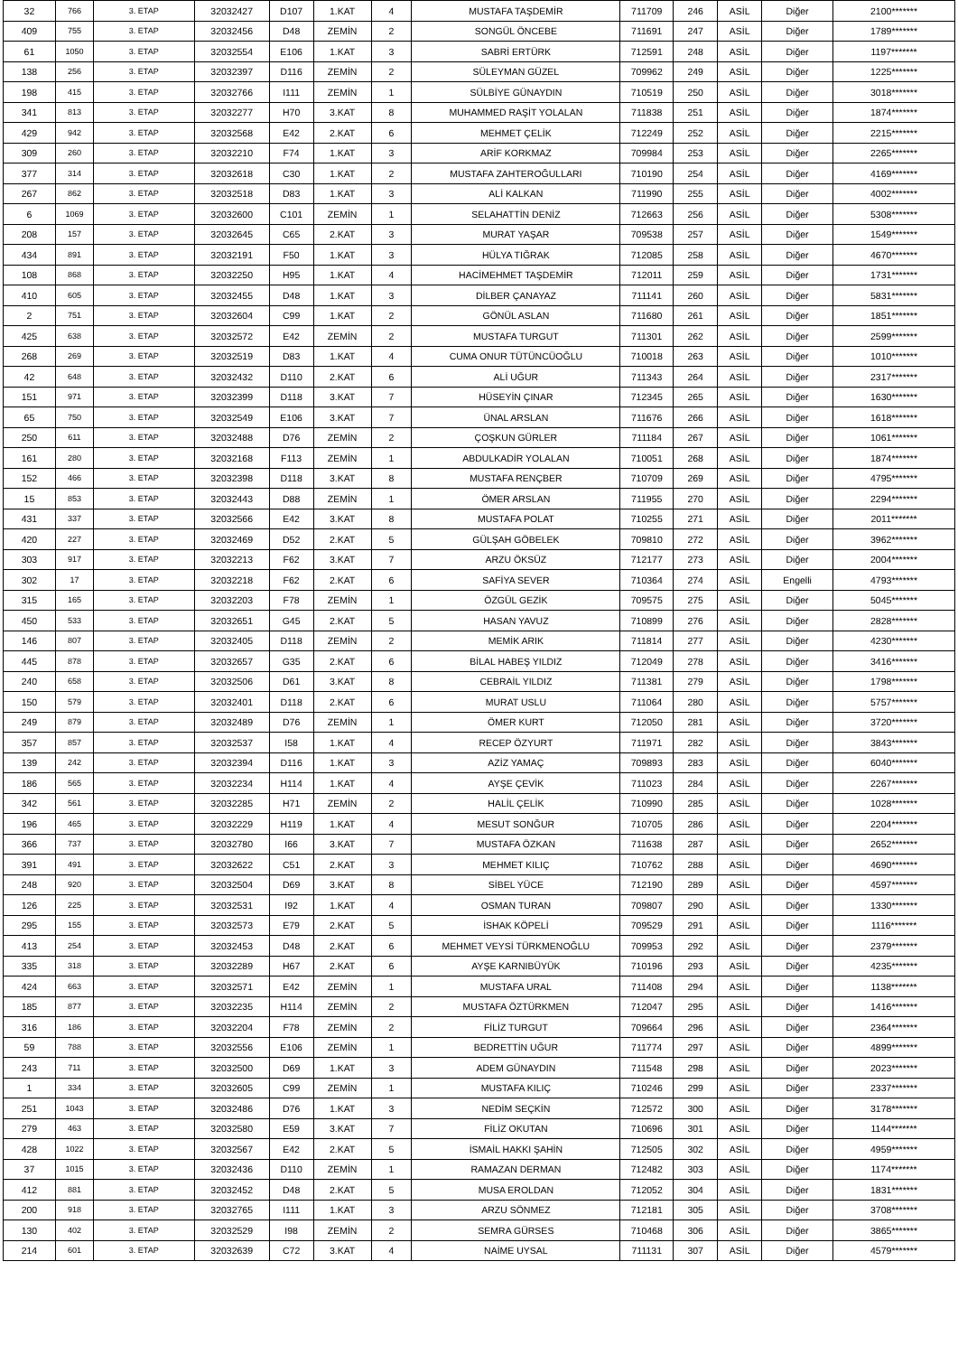| 32 | 766 | 3. ETAP | 32032427 | D107 | 1.KAT | 4 | MUSTAFA TAŞDEMİR | 711709 | 246 | ASİL | Diğer | 2100******* |
| 409 | 755 | 3. ETAP | 32032456 | D48 | ZEMİN | 2 | SONGÜL ÖNCEBE | 711691 | 247 | ASİL | Diğer | 1789******* |
| 61 | 1050 | 3. ETAP | 32032554 | E106 | 1.KAT | 3 | SABRİ ERTÜRK | 712591 | 248 | ASİL | Diğer | 1197******* |
| 138 | 256 | 3. ETAP | 32032397 | D116 | ZEMİN | 2 | SÜLEYMAN GÜZEL | 709962 | 249 | ASİL | Diğer | 1225******* |
| 198 | 415 | 3. ETAP | 32032766 | I111 | ZEMİN | 1 | SÜLBİYE GÜNAYDIN | 710519 | 250 | ASİL | Diğer | 3018******* |
| 341 | 813 | 3. ETAP | 32032277 | H70 | 3.KAT | 8 | MUHAMMED RAŞİT YOLALAN | 711838 | 251 | ASİL | Diğer | 1874******* |
| 429 | 942 | 3. ETAP | 32032568 | E42 | 2.KAT | 6 | MEHMET ÇELİK | 712249 | 252 | ASİL | Diğer | 2215******* |
| 309 | 260 | 3. ETAP | 32032210 | F74 | 1.KAT | 3 | ARİF KORKMAZ | 709984 | 253 | ASİL | Diğer | 2265******* |
| 377 | 314 | 3. ETAP | 32032618 | C30 | 1.KAT | 2 | MUSTAFA ZAHTEROĞULLARI | 710190 | 254 | ASİL | Diğer | 4169******* |
| 267 | 862 | 3. ETAP | 32032518 | D83 | 1.KAT | 3 | ALİ KALKAN | 711990 | 255 | ASİL | Diğer | 4002******* |
| 6 | 1069 | 3. ETAP | 32032600 | C101 | ZEMİN | 1 | SELAHATTİN DENİZ | 712663 | 256 | ASİL | Diğer | 5308******* |
| 208 | 157 | 3. ETAP | 32032645 | C65 | 2.KAT | 3 | MURAT YAŞAR | 709538 | 257 | ASİL | Diğer | 1549******* |
| 434 | 891 | 3. ETAP | 32032191 | F50 | 1.KAT | 3 | HÜLYA TIĞRAK | 712085 | 258 | ASİL | Diğer | 4670******* |
| 108 | 868 | 3. ETAP | 32032250 | H95 | 1.KAT | 4 | HACİMEHMET TAŞDEMİR | 712011 | 259 | ASİL | Diğer | 1731******* |
| 410 | 605 | 3. ETAP | 32032455 | D48 | 1.KAT | 3 | DİLBER ÇANAYAZ | 711141 | 260 | ASİL | Diğer | 5831******* |
| 2 | 751 | 3. ETAP | 32032604 | C99 | 1.KAT | 2 | GÖNÜL ASLAN | 711680 | 261 | ASİL | Diğer | 1851******* |
| 425 | 638 | 3. ETAP | 32032572 | E42 | ZEMİN | 2 | MUSTAFA TURGUT | 711301 | 262 | ASİL | Diğer | 2599******* |
| 268 | 269 | 3. ETAP | 32032519 | D83 | 1.KAT | 4 | CUMA ONUR TÜTÜNCÜOĞLU | 710018 | 263 | ASİL | Diğer | 1010******* |
| 42 | 648 | 3. ETAP | 32032432 | D110 | 2.KAT | 6 | ALİ UĞUR | 711343 | 264 | ASİL | Diğer | 2317******* |
| 151 | 971 | 3. ETAP | 32032399 | D118 | 3.KAT | 7 | HÜSEYİN ÇINAR | 712345 | 265 | ASİL | Diğer | 1630******* |
| 65 | 750 | 3. ETAP | 32032549 | E106 | 3.KAT | 7 | ÜNAL ARSLAN | 711676 | 266 | ASİL | Diğer | 1618******* |
| 250 | 611 | 3. ETAP | 32032488 | D76 | ZEMİN | 2 | ÇOŞKUN GÜRLER | 711184 | 267 | ASİL | Diğer | 1061******* |
| 161 | 280 | 3. ETAP | 32032168 | F113 | ZEMİN | 1 | ABDULKADİR YOLALAN | 710051 | 268 | ASİL | Diğer | 1874******* |
| 152 | 466 | 3. ETAP | 32032398 | D118 | 3.KAT | 8 | MUSTAFA RENÇBER | 710709 | 269 | ASİL | Diğer | 4795******* |
| 15 | 853 | 3. ETAP | 32032443 | D88 | ZEMİN | 1 | ÖMER ARSLAN | 711955 | 270 | ASİL | Diğer | 2294******* |
| 431 | 337 | 3. ETAP | 32032566 | E42 | 3.KAT | 8 | MUSTAFA POLAT | 710255 | 271 | ASİL | Diğer | 2011******* |
| 420 | 227 | 3. ETAP | 32032469 | D52 | 2.KAT | 5 | GÜLŞAH GÖBELEK | 709810 | 272 | ASİL | Diğer | 3962******* |
| 303 | 917 | 3. ETAP | 32032213 | F62 | 3.KAT | 7 | ARZU ÖKSÜZ | 712177 | 273 | ASİL | Diğer | 2004******* |
| 302 | 17 | 3. ETAP | 32032218 | F62 | 2.KAT | 6 | SAFİYA SEVER | 710364 | 274 | ASİL | Engelli | 4793******* |
| 315 | 165 | 3. ETAP | 32032203 | F78 | ZEMİN | 1 | ÖZGÜL GEZİK | 709575 | 275 | ASİL | Diğer | 5045******* |
| 450 | 533 | 3. ETAP | 32032651 | G45 | 2.KAT | 5 | HASAN YAVUZ | 710899 | 276 | ASİL | Diğer | 2828******* |
| 146 | 807 | 3. ETAP | 32032405 | D118 | ZEMİN | 2 | MEMİK ARIK | 711814 | 277 | ASİL | Diğer | 4230******* |
| 445 | 878 | 3. ETAP | 32032657 | G35 | 2.KAT | 6 | BİLAL HABEŞ YILDIZ | 712049 | 278 | ASİL | Diğer | 3416******* |
| 240 | 658 | 3. ETAP | 32032506 | D61 | 3.KAT | 8 | CEBRAİL YILDIZ | 711381 | 279 | ASİL | Diğer | 1798******* |
| 150 | 579 | 3. ETAP | 32032401 | D118 | 2.KAT | 6 | MURAT USLU | 711064 | 280 | ASİL | Diğer | 5757******* |
| 249 | 879 | 3. ETAP | 32032489 | D76 | ZEMİN | 1 | ÖMER KURT | 712050 | 281 | ASİL | Diğer | 3720******* |
| 357 | 857 | 3. ETAP | 32032537 | I58 | 1.KAT | 4 | RECEP ÖZYURT | 711971 | 282 | ASİL | Diğer | 3843******* |
| 139 | 242 | 3. ETAP | 32032394 | D116 | 1.KAT | 3 | AZİZ YAMAÇ | 709893 | 283 | ASİL | Diğer | 6040******* |
| 186 | 565 | 3. ETAP | 32032234 | H114 | 1.KAT | 4 | AYŞE ÇEVİK | 711023 | 284 | ASİL | Diğer | 2267******* |
| 342 | 561 | 3. ETAP | 32032285 | H71 | ZEMİN | 2 | HALİL ÇELİK | 710990 | 285 | ASİL | Diğer | 1028******* |
| 196 | 465 | 3. ETAP | 32032229 | H119 | 1.KAT | 4 | MESUT SONĞUR | 710705 | 286 | ASİL | Diğer | 2204******* |
| 366 | 737 | 3. ETAP | 32032780 | I66 | 3.KAT | 7 | MUSTAFA ÖZKAN | 711638 | 287 | ASİL | Diğer | 2652******* |
| 391 | 491 | 3. ETAP | 32032622 | C51 | 2.KAT | 3 | MEHMET KILIÇ | 710762 | 288 | ASİL | Diğer | 4690******* |
| 248 | 920 | 3. ETAP | 32032504 | D69 | 3.KAT | 8 | SİBEL YÜCE | 712190 | 289 | ASİL | Diğer | 4597******* |
| 126 | 225 | 3. ETAP | 32032531 | I92 | 1.KAT | 4 | OSMAN TURAN | 709807 | 290 | ASİL | Diğer | 1330******* |
| 295 | 155 | 3. ETAP | 32032573 | E79 | 2.KAT | 5 | İSHAK KÖPELİ | 709529 | 291 | ASİL | Diğer | 1116******* |
| 413 | 254 | 3. ETAP | 32032453 | D48 | 2.KAT | 6 | MEHMET VEYSİ TÜRKMENOĞLU | 709953 | 292 | ASİL | Diğer | 2379******* |
| 335 | 318 | 3. ETAP | 32032289 | H67 | 2.KAT | 6 | AYŞE KARNIBÜYÜK | 710196 | 293 | ASİL | Diğer | 4235******* |
| 424 | 663 | 3. ETAP | 32032571 | E42 | ZEMİN | 1 | MUSTAFA URAL | 711408 | 294 | ASİL | Diğer | 1138******* |
| 185 | 877 | 3. ETAP | 32032235 | H114 | ZEMİN | 2 | MUSTAFA ÖZTÜRKMEN | 712047 | 295 | ASİL | Diğer | 1416******* |
| 316 | 186 | 3. ETAP | 32032204 | F78 | ZEMİN | 2 | FİLİZ TURGUT | 709664 | 296 | ASİL | Diğer | 2364******* |
| 59 | 788 | 3. ETAP | 32032556 | E106 | ZEMİN | 1 | BEDRETTİN UĞUR | 711774 | 297 | ASİL | Diğer | 4899******* |
| 243 | 711 | 3. ETAP | 32032500 | D69 | 1.KAT | 3 | ADEM GÜNAYDIN | 711548 | 298 | ASİL | Diğer | 2023******* |
| 1 | 334 | 3. ETAP | 32032605 | C99 | ZEMİN | 1 | MUSTAFA KILIÇ | 710246 | 299 | ASİL | Diğer | 2337******* |
| 251 | 1043 | 3. ETAP | 32032486 | D76 | 1.KAT | 3 | NEDİM SEÇKİN | 712572 | 300 | ASİL | Diğer | 3178******* |
| 279 | 463 | 3. ETAP | 32032580 | E59 | 3.KAT | 7 | FİLİZ OKUTAN | 710696 | 301 | ASİL | Diğer | 1144******* |
| 428 | 1022 | 3. ETAP | 32032567 | E42 | 2.KAT | 5 | İSMAİL HAKKI ŞAHİN | 712505 | 302 | ASİL | Diğer | 4959******* |
| 37 | 1015 | 3. ETAP | 32032436 | D110 | ZEMİN | 1 | RAMAZAN DERMAN | 712482 | 303 | ASİL | Diğer | 1174******* |
| 412 | 881 | 3. ETAP | 32032452 | D48 | 2.KAT | 5 | MUSA EROLDAN | 712052 | 304 | ASİL | Diğer | 1831******* |
| 200 | 918 | 3. ETAP | 32032765 | I111 | 1.KAT | 3 | ARZU SÖNMEZ | 712181 | 305 | ASİL | Diğer | 3708******* |
| 130 | 402 | 3. ETAP | 32032529 | I98 | ZEMİN | 2 | SEMRA GÜRSES | 710468 | 306 | ASİL | Diğer | 3865******* |
| 214 | 601 | 3. ETAP | 32032639 | C72 | 3.KAT | 4 | NAİME UYSAL | 711131 | 307 | ASİL | Diğer | 4579******* |